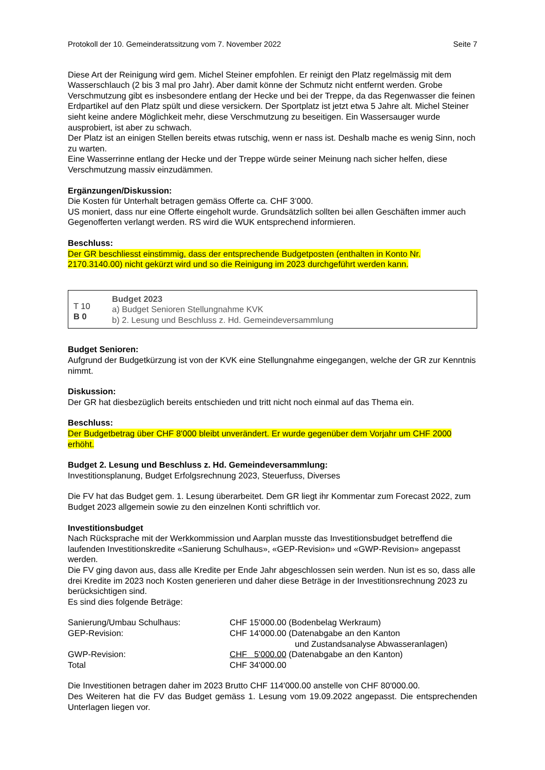Protokoll der 10. Gemeinderatssitzung vom 7. November 2022 Seite 7
Diese Art der Reinigung wird gem. Michel Steiner empfohlen. Er reinigt den Platz regelmässig mit dem Wasserschlauch (2 bis 3 mal pro Jahr). Aber damit könne der Schmutz nicht entfernt werden. Grobe Verschmutzung gibt es insbesondere entlang der Hecke und bei der Treppe, da das Regenwasser die feinen Erdpartikel auf den Platz spült und diese versickern. Der Sportplatz ist jetzt etwa 5 Jahre alt. Michel Steiner sieht keine andere Möglichkeit mehr, diese Verschmutzung zu beseitigen. Ein Wassersauger wurde ausprobiert, ist aber zu schwach.
Der Platz ist an einigen Stellen bereits etwas rutschig, wenn er nass ist. Deshalb mache es wenig Sinn, noch zu warten.
Eine Wasserrinne entlang der Hecke und der Treppe würde seiner Meinung nach sicher helfen, diese Verschmutzung massiv einzudämmen.
Ergänzungen/Diskussion:
Die Kosten für Unterhalt betragen gemäss Offerte ca. CHF 3’000.
US moniert, dass nur eine Offerte eingeholt wurde. Grundsätzlich sollten bei allen Geschäften immer auch Gegenofferten verlangt werden. RS wird die WUK entsprechend informieren.
Beschluss:
Der GR beschliesst einstimmig, dass der entsprechende Budgetposten (enthalten in Konto Nr. 2170.3140.00) nicht gekürzt wird und so die Reinigung im 2023 durchgeführt werden kann.
T 10
B 0
Budget 2023
a) Budget Senioren Stellungnahme KVK
b) 2. Lesung und Beschluss z. Hd. Gemeindeversammlung
Budget Senioren:
Aufgrund der Budgetkürzung ist von der KVK eine Stellungnahme eingegangen, welche der GR zur Kenntnis nimmt.
Diskussion:
Der GR hat diesbezüglich bereits entschieden und tritt nicht noch einmal auf das Thema ein.
Beschluss:
Der Budgetbetrag über CHF 8'000 bleibt unverändert. Er wurde gegenüber dem Vorjahr um CHF 2000 erhöht.
Budget 2. Lesung und Beschluss z. Hd. Gemeindeversammlung:
Investitionsplanung, Budget Erfolgsrechnung 2023, Steuerfuss, Diverses
Die FV hat das Budget gem. 1. Lesung überarbeitet. Dem GR liegt ihr Kommentar zum Forecast 2022, zum Budget 2023 allgemein sowie zu den einzelnen Konti schriftlich vor.
Investitionsbudget
Nach Rücksprache mit der Werkkommission und Aarplan musste das Investitionsbudget betreffend die laufenden Investitionskredite «Sanierung Schulhaus», «GEP-Revision» und «GWP-Revision» angepasst werden.
Die FV ging davon aus, dass alle Kredite per Ende Jahr abgeschlossen sein werden. Nun ist es so, dass alle drei Kredite im 2023 noch Kosten generieren und daher diese Beträge in der Investitionsrechnung 2023 zu berücksichtigen sind.
Es sind dies folgende Beträge:
| Sanierung/Umbau Schulhaus: | CHF 15'000.00 (Bodenbelag Werkraum) |
| GEP-Revision: | CHF 14'000.00 (Datenabgabe an den Kanton und Zustandsanalyse Abwasseranlagen) |
| GWP-Revision: | CHF 5'000.00 (Datenabgabe an den Kanton) |
| Total | CHF 34'000.00 |
Die Investitionen betragen daher im 2023 Brutto CHF 114'000.00 anstelle von CHF 80'000.00.
Des Weiteren hat die FV das Budget gemäss 1. Lesung vom 19.09.2022 angepasst. Die entsprechenden Unterlagen liegen vor.